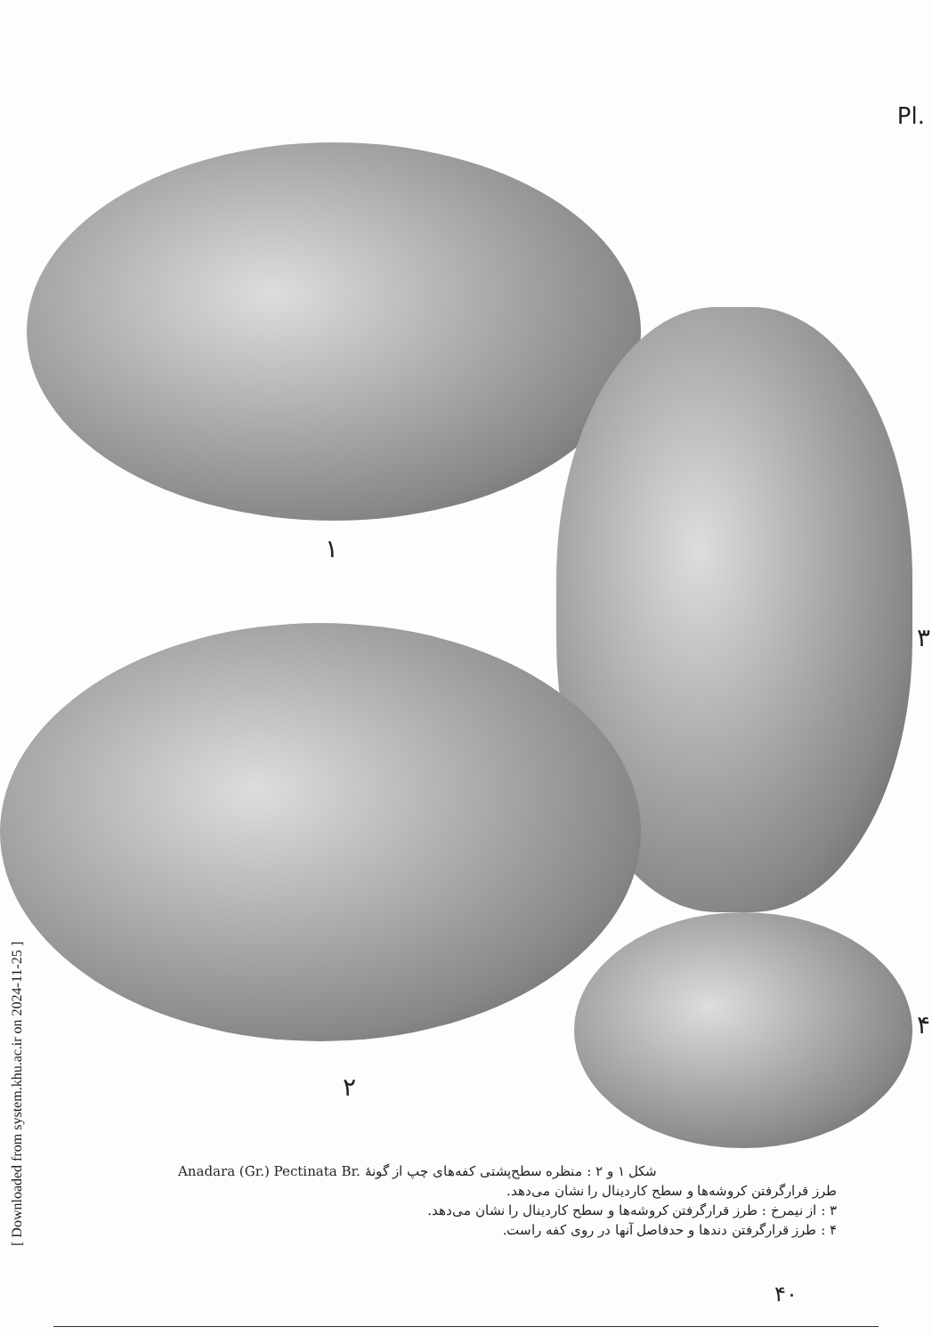Pl.
۱
۳
۲
۴
Anadara (Gr.) Pectinata Br. شکل ۱ و ۲ : منظره سطح‌پشتی کفه‌های چپ از گونهٔ
طرز قرارگرفتن کروشه‌ها و سطح کاردینال را نشان می‌دهد.
۳ : از نیمرخ : طرز قرارگرفتن کروشه‌ها و سطح کاردینال را نشان می‌دهد.
۴ : طرز قرارگرفتن دندها و حدفاصل آنها در روی کفه راست.
۴۰
[ Downloaded from system.khu.ac.ir on 2024-11-25 ]